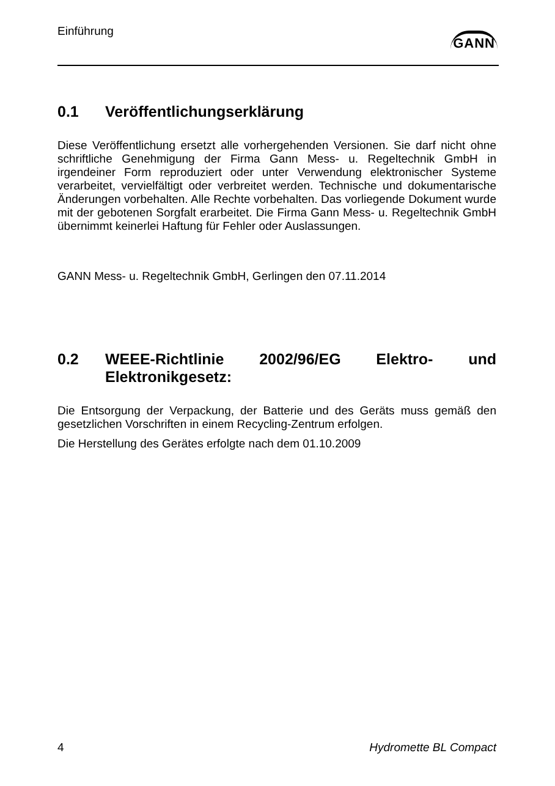Einführung
GANN
0.1 Veröffentlichungserklärung
Diese Veröffentlichung ersetzt alle vorhergehenden Versionen. Sie darf nicht ohne schriftliche Genehmigung der Firma Gann Mess- u. Regeltechnik GmbH in irgendeiner Form reproduziert oder unter Verwendung elektronischer Systeme verarbeitet, vervielfältigt oder verbreitet werden. Technische und dokumentarische Änderungen vorbehalten. Alle Rechte vorbehalten. Das vorliegende Dokument wurde mit der gebotenen Sorgfalt erarbeitet. Die Firma Gann Mess- u. Regeltechnik GmbH übernimmt keinerlei Haftung für Fehler oder Auslassungen.
GANN Mess- u. Regeltechnik GmbH, Gerlingen den 07.11.2014
0.2 WEEE-Richtlinie 2002/96/EG Elektro- und Elektronikgesetz:
Die Entsorgung der Verpackung, der Batterie und des Geräts muss gemäß den gesetzlichen Vorschriften in einem Recycling-Zentrum erfolgen.
Die Herstellung des Gerätes erfolgte nach dem 01.10.2009
4 Hydromette BL Compact